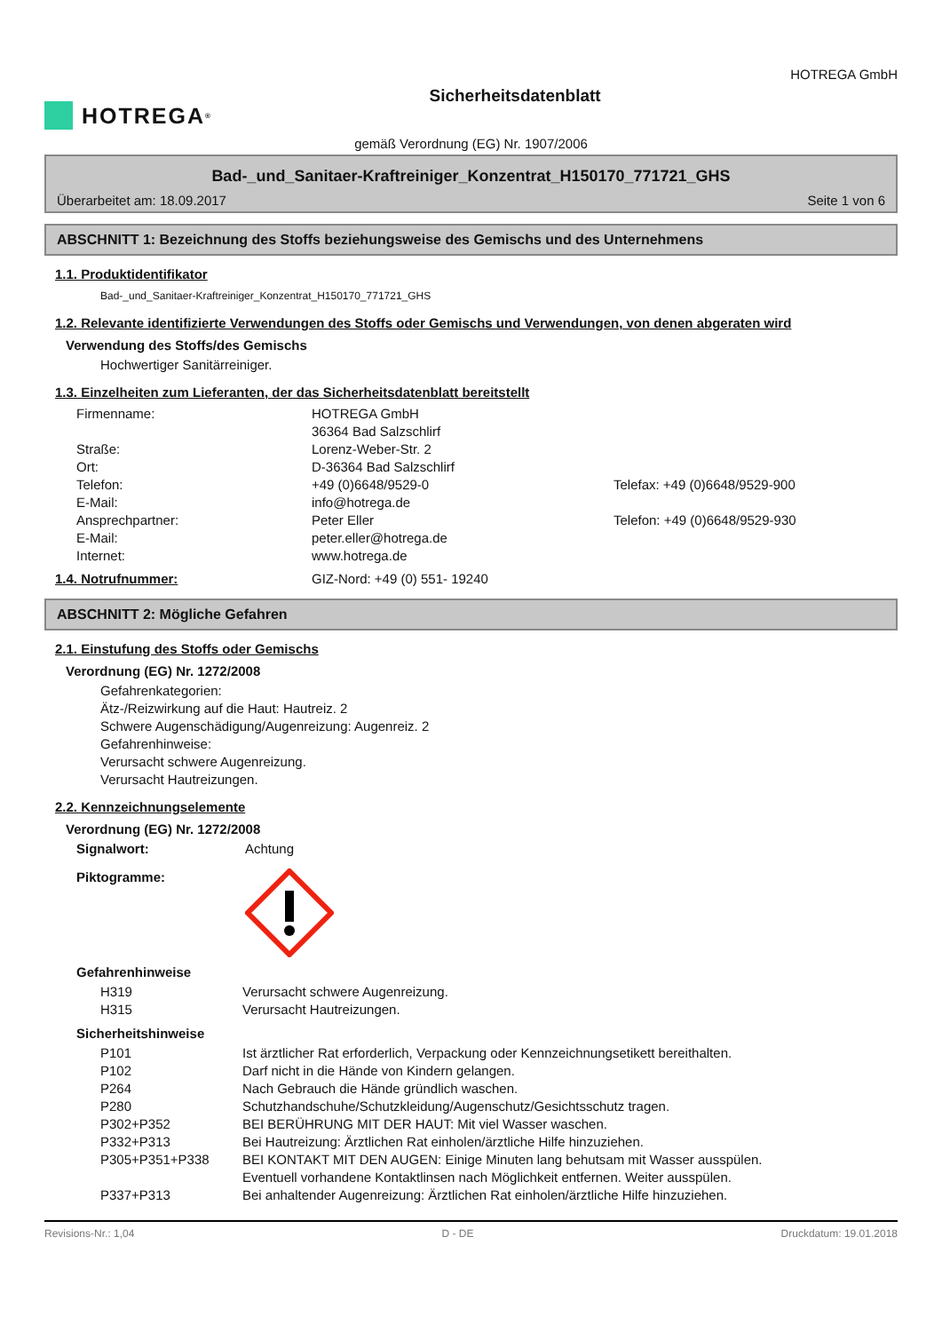HOTREGA<sup>®</sup>
Sicherheitsdatenblatt
HOTREGA GmbH
gemäß Verordnung (EG) Nr. 1907/2006
Bad-_und_Sanitaer-Kraftreiniger_Konzentrat_H150170_771721_GHS
Überarbeitet am: 18.09.2017 Seite 1 von 6
ABSCHNITT 1: Bezeichnung des Stoffs beziehungsweise des Gemischs und des Unternehmens
1.1. Produktidentifikator
Bad-_und_Sanitaer-Kraftreiniger_Konzentrat_H150170_771721_GHS
1.2. Relevante identifizierte Verwendungen des Stoffs oder Gemischs und Verwendungen, von denen abgeraten wird
Verwendung des Stoffs/des Gemischs
Hochwertiger Sanitärreiniger.
1.3. Einzelheiten zum Lieferanten, der das Sicherheitsdatenblatt bereitstellt
Firmenname: HOTREGA GmbH
36364 Bad Salzschlirf
Straße: Lorenz-Weber-Str. 2
Ort: D-36364 Bad Salzschlirf
Telefon: +49 (0)6648/9529-0 Telefax: +49 (0)6648/9529-900
E-Mail: info@hotrega.de
Ansprechpartner: Peter Eller Telefon: +49 (0)6648/9529-930
E-Mail: peter.eller@hotrega.de
Internet: www.hotrega.de
1.4. Notrufnummer: GIZ-Nord: +49 (0) 551- 19240
ABSCHNITT 2: Mögliche Gefahren
2.1. Einstufung des Stoffs oder Gemischs
Verordnung (EG) Nr. 1272/2008
Gefahrenkategorien:
Ätz-/Reizwirkung auf die Haut: Hautreiz. 2
Schwere Augenschädigung/Augenreizung: Augenreiz. 2
Gefahrenhinweise:
Verursacht schwere Augenreizung.
Verursacht Hautreizungen.
2.2. Kennzeichnungselemente
Verordnung (EG) Nr. 1272/2008
Signalwort: Achtung
Piktogramme:
Gefahrenhinweise
H319 Verursacht schwere Augenreizung.
H315 Verursacht Hautreizungen.
Sicherheitshinweise
P101 Ist ärztlicher Rat erforderlich, Verpackung oder Kennzeichnungsetikett bereithalten.
P102 Darf nicht in die Hände von Kindern gelangen.
P264 Nach Gebrauch die Hände gründlich waschen.
P280 Schutzhandschuhe/Schutzkleidung/Augenschutz/Gesichtsschutz tragen.
P302+P352 BEI BERÜHRUNG MIT DER HAUT: Mit viel Wasser waschen.
P332+P313 Bei Hautreizung: Ärztlichen Rat einholen/ärztliche Hilfe hinzuziehen.
P305+P351+P338 BEI KONTAKT MIT DEN AUGEN: Einige Minuten lang behutsam mit Wasser ausspülen.
Eventuell vorhandene Kontaktlinsen nach Möglichkeit entfernen. Weiter ausspülen.
P337+P313 Bei anhaltender Augenreizung: Ärztlichen Rat einholen/ärztliche Hilfe hinzuziehen.
Revisions-Nr.: 1,04 D - DE Druckdatum: 19.01.2018